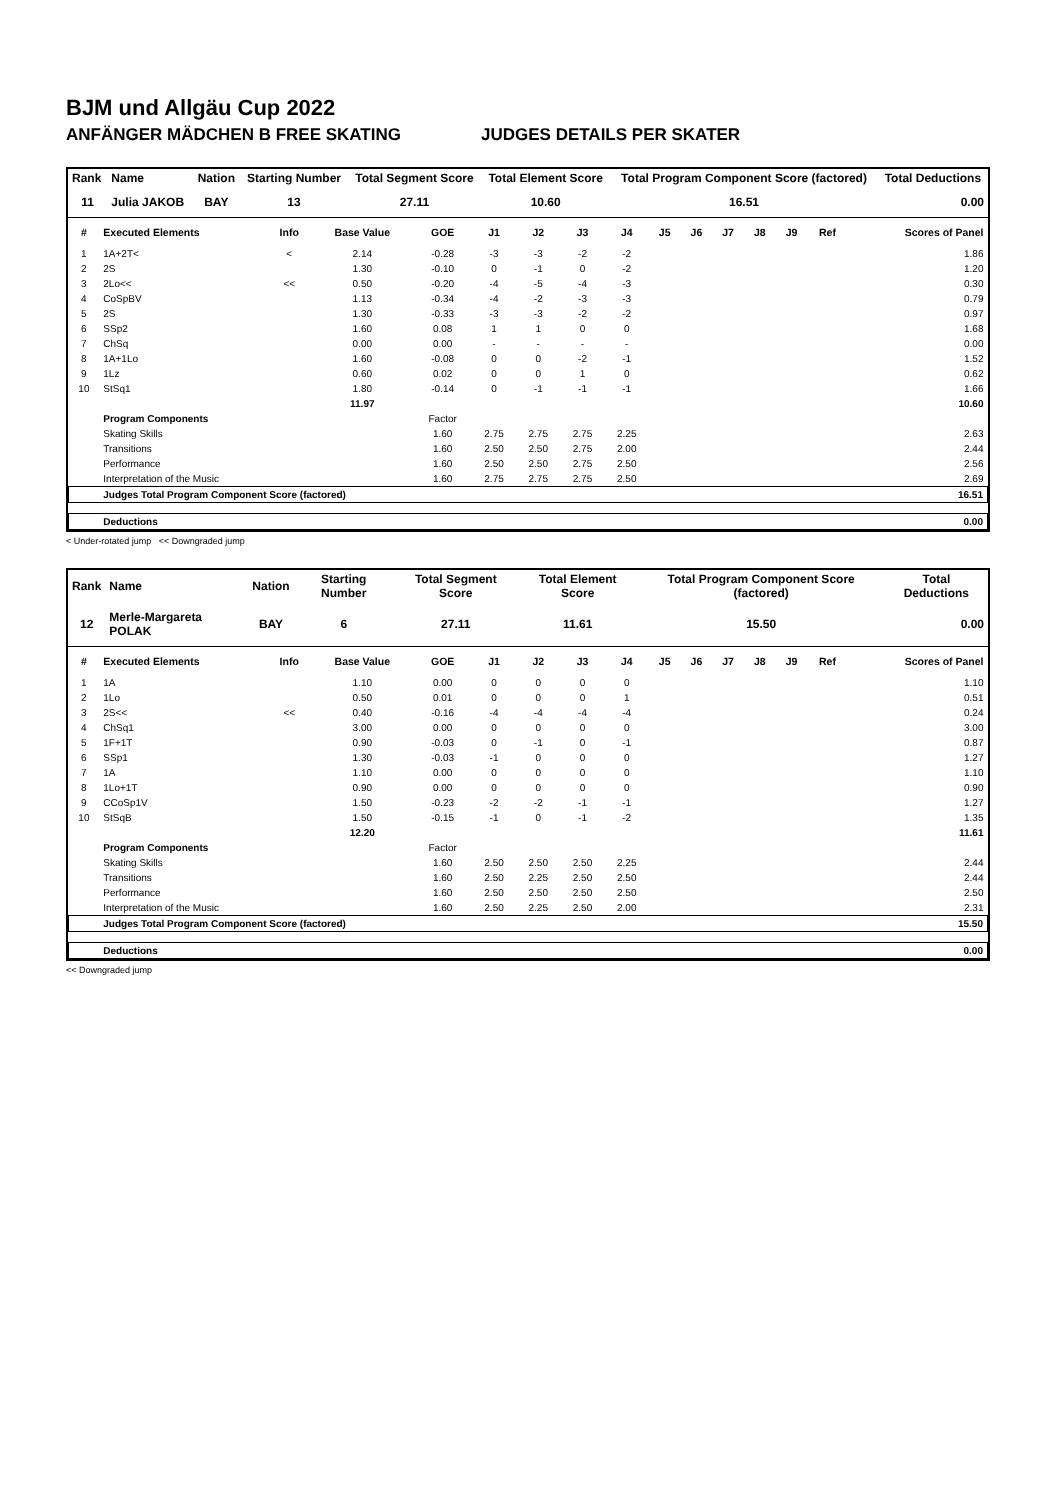BJM und Allgäu Cup 2022
ANFÄNGER MÄDCHEN B FREE SKATING JUDGES DETAILS PER SKATER
| Rank | Name | Nation | Starting Number | Total Segment Score | Total Element Score | Total Program Component Score (factored) | Total Deductions |
| --- | --- | --- | --- | --- | --- | --- | --- |
| 11 | Julia JAKOB | BAY | 13 | 27.11 | 10.60 | 16.51 | 0.00 |
| # | Executed Elements | Info | Base Value | GOE | J1 | J2 | J3 | J4 | J5 | J6 | J7 | J8 | J9 | Ref | Scores of Panel |
| --- | --- | --- | --- | --- | --- | --- | --- | --- | --- | --- | --- | --- | --- | --- | --- |
| 1 | 1A+2T< | < | 2.14 | -0.28 | -3 | -3 | -2 | -2 | | | | | | | 1.86 |
| 2 | 2S | | 1.30 | -0.10 | 0 | -1 | 0 | -2 | | | | | | | 1.20 |
| 3 | 2Lo<< | << | 0.50 | -0.20 | -4 | -5 | -4 | -3 | | | | | | | 0.30 |
| 4 | CoSpBV | | 1.13 | -0.34 | -4 | -2 | -3 | -3 | | | | | | | 0.79 |
| 5 | 2S | | 1.30 | -0.33 | -3 | -3 | -2 | -2 | | | | | | | 0.97 |
| 6 | SSp2 | | 1.60 | 0.08 | 1 | 1 | 0 | 0 | | | | | | | 1.68 |
| 7 | ChSq | | 0.00 | 0.00 | - | - | - | - | | | | | | | 0.00 |
| 8 | 1A+1Lo | | 1.60 | -0.08 | 0 | 0 | -2 | -1 | | | | | | | 1.52 |
| 9 | 1Lz | | 0.60 | 0.02 | 0 | 0 | 1 | 0 | | | | | | | 0.62 |
| 10 | StSq1 | | 1.80 | -0.14 | 0 | -1 | -1 | -1 | | | | | | | 1.66 |
| | | | 11.97 | | | | | | | | | | | | 10.60 |
| | Program Components | | | Factor | | | | | | | | | | | |
| | Skating Skills | | | 1.60 | 2.75 | 2.75 | 2.75 | 2.25 | | | | | | | 2.63 |
| | Transitions | | | 1.60 | 2.50 | 2.50 | 2.75 | 2.00 | | | | | | | 2.44 |
| | Performance | | | 1.60 | 2.50 | 2.50 | 2.75 | 2.50 | | | | | | | 2.56 |
| | Interpretation of the Music | | | 1.60 | 2.75 | 2.75 | 2.75 | 2.50 | | | | | | | 2.69 |
| | Judges Total Program Component Score (factored) | | | | | | | | | | | | | | 16.51 |
| | Deductions | | | | | | | | | | | | | | 0.00 |
< Under-rotated jump << Downgraded jump
| Rank | Name | Nation | Starting Number | Total Segment Score | Total Element Score | Total Program Component Score (factored) | Total Deductions |
| --- | --- | --- | --- | --- | --- | --- | --- |
| 12 | Merle-Margareta POLAK | BAY | 6 | 27.11 | 11.61 | 15.50 | 0.00 |
| # | Executed Elements | Info | Base Value | GOE | J1 | J2 | J3 | J4 | J5 | J6 | J7 | J8 | J9 | Ref | Scores of Panel |
| --- | --- | --- | --- | --- | --- | --- | --- | --- | --- | --- | --- | --- | --- | --- | --- |
| 1 | 1A | | 1.10 | 0.00 | 0 | 0 | 0 | 0 | | | | | | | 1.10 |
| 2 | 1Lo | | 0.50 | 0.01 | 0 | 0 | 0 | 1 | | | | | | | 0.51 |
| 3 | 2S<< | << | 0.40 | -0.16 | -4 | -4 | -4 | -4 | | | | | | | 0.24 |
| 4 | ChSq1 | | 3.00 | 0.00 | 0 | 0 | 0 | 0 | | | | | | | 3.00 |
| 5 | 1F+1T | | 0.90 | -0.03 | 0 | -1 | 0 | -1 | | | | | | | 0.87 |
| 6 | SSp1 | | 1.30 | -0.03 | -1 | 0 | 0 | 0 | | | | | | | 1.27 |
| 7 | 1A | | 1.10 | 0.00 | 0 | 0 | 0 | 0 | | | | | | | 1.10 |
| 8 | 1Lo+1T | | 0.90 | 0.00 | 0 | 0 | 0 | 0 | | | | | | | 0.90 |
| 9 | CCoSp1V | | 1.50 | -0.23 | -2 | -2 | -1 | -1 | | | | | | | 1.27 |
| 10 | StSqB | | 1.50 | -0.15 | -1 | 0 | -1 | -2 | | | | | | | 1.35 |
| | | | 12.20 | | | | | | | | | | | | 11.61 |
| | Program Components | | | Factor | | | | | | | | | | | |
| | Skating Skills | | | 1.60 | 2.50 | 2.50 | 2.50 | 2.25 | | | | | | | 2.44 |
| | Transitions | | | 1.60 | 2.50 | 2.25 | 2.50 | 2.50 | | | | | | | 2.44 |
| | Performance | | | 1.60 | 2.50 | 2.50 | 2.50 | 2.50 | | | | | | | 2.50 |
| | Interpretation of the Music | | | 1.60 | 2.50 | 2.25 | 2.50 | 2.00 | | | | | | | 2.31 |
| | Judges Total Program Component Score (factored) | | | | | | | | | | | | | | 15.50 |
| | Deductions | | | | | | | | | | | | | | 0.00 |
<< Downgraded jump